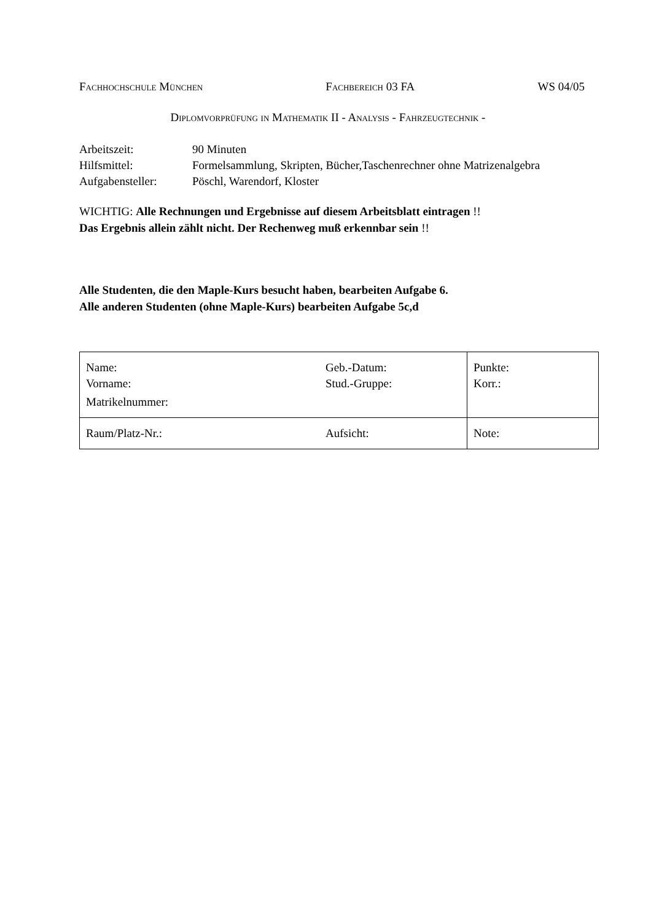Fachhochschule München Fachbereich 03 FA WS 04/05
Diplomvorprüfung in Mathematik II - Analysis - Fahrzeugtechnik -
| Arbeitszeit: | 90 Minuten |
| Hilfsmittel: | Formelsammlung, Skripten, Bücher,Taschenrechner ohne Matrizenalgebra |
| Aufgabensteller: | Pöschl, Warendorf, Kloster |
WICHTIG: Alle Rechnungen und Ergebnisse auf diesem Arbeitsblatt eintragen !!
Das Ergebnis allein zählt nicht. Der Rechenweg muß erkennbar sein !!
Alle Studenten, die den Maple-Kurs besucht haben, bearbeiten Aufgabe 6.
Alle anderen Studenten (ohne Maple-Kurs) bearbeiten Aufgabe 5c,d
| Name: Vorname: Matrikelnummer: | Geb.-Datum: Stud.-Gruppe: | Punkte: Korr.: |
| Raum/Platz-Nr.: | Aufsicht: | Note: |